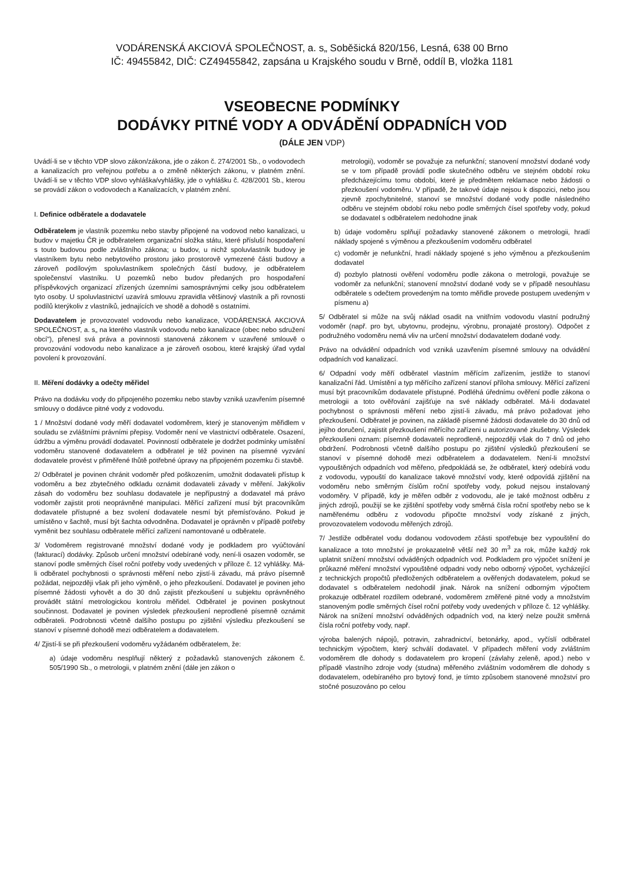VODÁRENSKÁ AKCIOVÁ SPOLEČNOST, a. s„ Soběšická 820/156, Lesná, 638 00 Brno
IČ: 49455842, DIČ: CZ49455842, zapsána u Krajského soudu v Brně, oddíl B, vložka 1181
VSEOBECNE PODMÍNKY
DODÁVKY PITNÉ VODY A ODVÁDĚNÍ ODPADNÍCH VOD
(DÁLE JEN VDP)
Uvádí-li se v těchto VDP slovo zákon/zákona, jde o zákon č. 274/2001 Sb., o vodovodech a kanalizacích pro veřejnou potřebu a o změně některých zákonu, v platném znění. Uvádí-li se v těchto VDP slovo vyhláška/vyhlášky, jde o vyhlášku č. 428/2001 Sb., kterou se provádí zákon o vodovodech a Kanalizacích, v platném znění.
I. Definice odběratele a dodavatele
Odběratelem je vlastník pozemku nebo stavby připojené na vodovod nebo kanalizaci, u budov v majetku ČR je odběratelem organizační složka státu, které přísluší hospodaření s touto budovou podle zvláštního zákona; u budov, u nichž spoluvlastník budovy je vlastníkem bytu nebo nebytového prostoru jako prostorově vymezené části budovy a zároveň podílovým spoluvlastníkem společných částí budovy, je odběratelem společenství vlastníku. U pozemků nebo budov předaných pro hospodaření příspěvkových organizací zřízených územními samosprávnými celky jsou odběratelem tyto osoby. U spoluvlastnictví uzavírá smlouvu zpravidla většinový vlastník a při rovnosti podílů kterýkoliv z vlastníků, jednajících ve shodě a dohodě s ostatními.
Dodavatelem je provozovatel vodovodu nebo kanalizace, VODÁRENSKÁ AKCIOVÁ SPOLEČNOST, a. s„ na kterého vlastník vodovodu nebo kanalizace (obec nebo sdružení obcí"), přenesl svá práva a povinnosti stanovená zákonem v uzavřené smlouvě o provozování vodovodu nebo kanalizace a je zároveň osobou, které krajský úřad vydal povolení k provozování.
II. Měření dodávky a odečty měřidel
Právo na dodávku vody do připojeného pozemku nebo stavby vzniká uzavřením písemné smlouvy o dodávce pitné vody z vodovodu.
1 / Množství dodané vody měří dodavatel vodoměrem, který je stanoveným měřidlem v souladu se zvláštními právními přepisy. Vodoměr není ve vlastnictví odběratele. Osazení, údržbu a výměnu provádí dodavatel. Povinností odběratele je dodržet podmínky umístění vodoměru stanovené dodavatelem a odběratel je též povinen na písemné vyzvání dodavatele provést v přiměřené Ihůtě potřebné úpravy na připojeném pozemku či stavbě.
2/ Odběratel je povinen chránit vodoměr před poškozením, umožnit dodavateli přístup k vodoměru a bez zbytečného odkladu oznámit dodavateli závady v měření. Jakýkoliv zásah do vodoměru bez souhlasu dodavatele je nepřípustný a dodavatel má právo vodoměr zajistit proti neoprávněné manipulaci. Měřící zařízení musí být pracovníkům dodavatele přístupné a bez svolení dodavatele nesmí být přemísťováno. Pokud je umístěno v šachtě, musí být šachta odvodněna. Dodavatel je oprávněn v případě potřeby vyměnit bez souhlasu odběratele měřící zařízení namontované u odběratele.
3/ Vodoměrem registrované množství dodané vody je podkladem pro vyúčtování (fakturací) dodávky. Způsob určení množství odebírané vody, není-li osazen vodoměr, se stanoví podle směrných čísel roční potřeby vody uvedených v příloze č. 12 vyhlášky. Má-li odběratel pochybnosti o správnosti měření nebo zjistí-li závadu, má právo písemně požádat, nejpozději však při jeho výměně, o jeho přezkoušení. Dodavatel je povinen jeho písemné žádosti vyhovět a do 30 dnů zajistit přezkoušení u subjektu oprávněného provádět státní metrologickou kontrolu měřidel. Odběratel je povinen poskytnout součinnost. Dodavatel je povinen výsledek přezkoušení neprodlené písemně oznámit odběrateli. Podrobnosti včetně dalšího postupu po zjištění výsledku přezkoušení se stanoví v písemné dohodě mezi odběratelem a dodavatelem.
4/ Zjistí-li se při přezkoušení vodoměru vyžádaném odběratelem, že:
a) údaje vodoměru nesplňují některý z požadavků stanovených zákonem č. 505/1990 Sb., o metrologii, v platném znění (dále jen zákon o
metrologii), vodoměr se považuje za nefunkční; stanovení množství dodané vody se v tom případě provádí podle skutečného odběru ve stejném období roku předcházejícímu tomu období, které je předmětem reklamace nebo žádosti o přezkoušení vodoměru. V případě, že takové údaje nejsou k dispozici, nebo jsou zjevně zpochybnitelné, stanoví se množství dodané vody podle následného odběru ve stejném období roku nebo podle směrných čísel spotřeby vody, pokud se dodavatel s odběratelem nedohodne jinak
b) údaje vodoměru splňují požadavky stanovené zákonem o metrologii, hradí náklady spojené s výměnou a přezkoušením vodoměru odběratel
c) vodoměr je nefunkční, hradí náklady spojené s jeho výměnou a přezkoušením dodavatel
d) pozbylo platnosti ověření vodoměru podle zákona o metrologii, považuje se vodoměr za nefunkční; stanovení množství dodané vody se v případě nesouhlasu odběratele s odečtem provedeným na tomto měřidle provede postupem uvedeným v písmenu a)
5/ Odběratel si může na svůj náklad osadit na vnitřním vodovodu vlastní podružný vodoměr (např. pro byt, ubytovnu, prodejnu, výrobnu, pronajaté prostory). Odpočet z podružného vodoměru nemá vliv na určení množství dodavatelem dodané vody.
Právo na odvádění odpadních vod vzniká uzavřením písemné smlouvy na odvádění odpadních vod kanalizací.
6/ Odpadní vody měří odběratel vlastním měřícím zařízením, jestliže to stanoví kanalizační řád. Umístění a typ měřícího zařízení stanoví příloha smlouvy. Měřící zařízení musí být pracovníkům dodavatele přístupné. Podléhá úřednímu ověření podle zákona o metrologii a toto ověřování zajišťuje na své náklady odběratel. Má-li dodavatel pochybnost o správnosti měření nebo zjistí-li závadu, má právo požadovat jeho přezkoušení. Odběratel je povinen, na základě písemné žádosti dodavatele do 30 dnů od jejího doručení, zajistit přezkoušení měřícího zařízeni u autorizované zkušebny. Výsledek přezkoušeni oznam: písemně dodavateli neprodleně, nejpozději však do 7 dnů od jeho obdržení. Podrobnosti včetně dalšího postupu po zjištění výsledků přezkoušení se stanoví v písemné dohodě mezi odběratelem a dodavatelem. Není-li množství vypouštěných odpadních vod měřeno, předpokládá se, že odběratel, který odebírá vodu z vodovodu, vypouští do kanalizace takové množství vody, které odpovídá zjištění na vodoměru nebo směrným číslům roční spotřeby vody, pokud nejsou instalovaný vodoměry. V případě, kdy je měřen odběr z vodovodu, ale je také možnost odběru z jiných zdrojů, použijí se ke zjištění spotřeby vody směrná čísla roční spotřeby nebo se k naměřenému odběru z vodovodu připočte množství vody získané z jiných, provozovatelem vodovodu měřených zdrojů.
7/ Jestliže odběratel vodu dodanou vodovodem zčásti spotřebuje bez vypouštění do kanalizace a toto množství je prokazatelně větší než 30 m<sup>3</sup> za rok, může každý rok uplatnit snížení množství odváděných odpadních vod. Podkladem pro výpočet snížení je průkazné měření množství vypouštěné odpadni vody nebo odborný výpočet, vycházející z technických propočtů předložených odběratelem a ověřených dodavatelem, pokud se dodavatel s odběratelem nedohodil jinak. Nárok na snížení odborným výpočtem prokazuje odběratel rozdílem odebrané, vodoměrem změřené pitné vody a množstvím stanoveným podle směrných čísel roční potřeby vody uvedených v příloze č. 12 vyhlášky. Nárok na snížení množství odváděných odpadních vod, na který nelze použit směrná čísla roční potřeby vody, např.
výroba balených nápojů, potravin, zahradnictví, betonárky, apod., vyčíslí odběratel technickým výpočtem, který schválí dodavatel. V případech měření vody zvláštním vodoměrem dle dohody s dodavatelem pro kropení (závlahy zeleně, apod.) nebo v případě vlastního zdroje vody (studna) měřeného zvláštním vodoměrem dle dohody s dodavatelem, odebíraného pro bytový fond, je tímto způsobem stanovené množství pro stočné posuzováno po celou